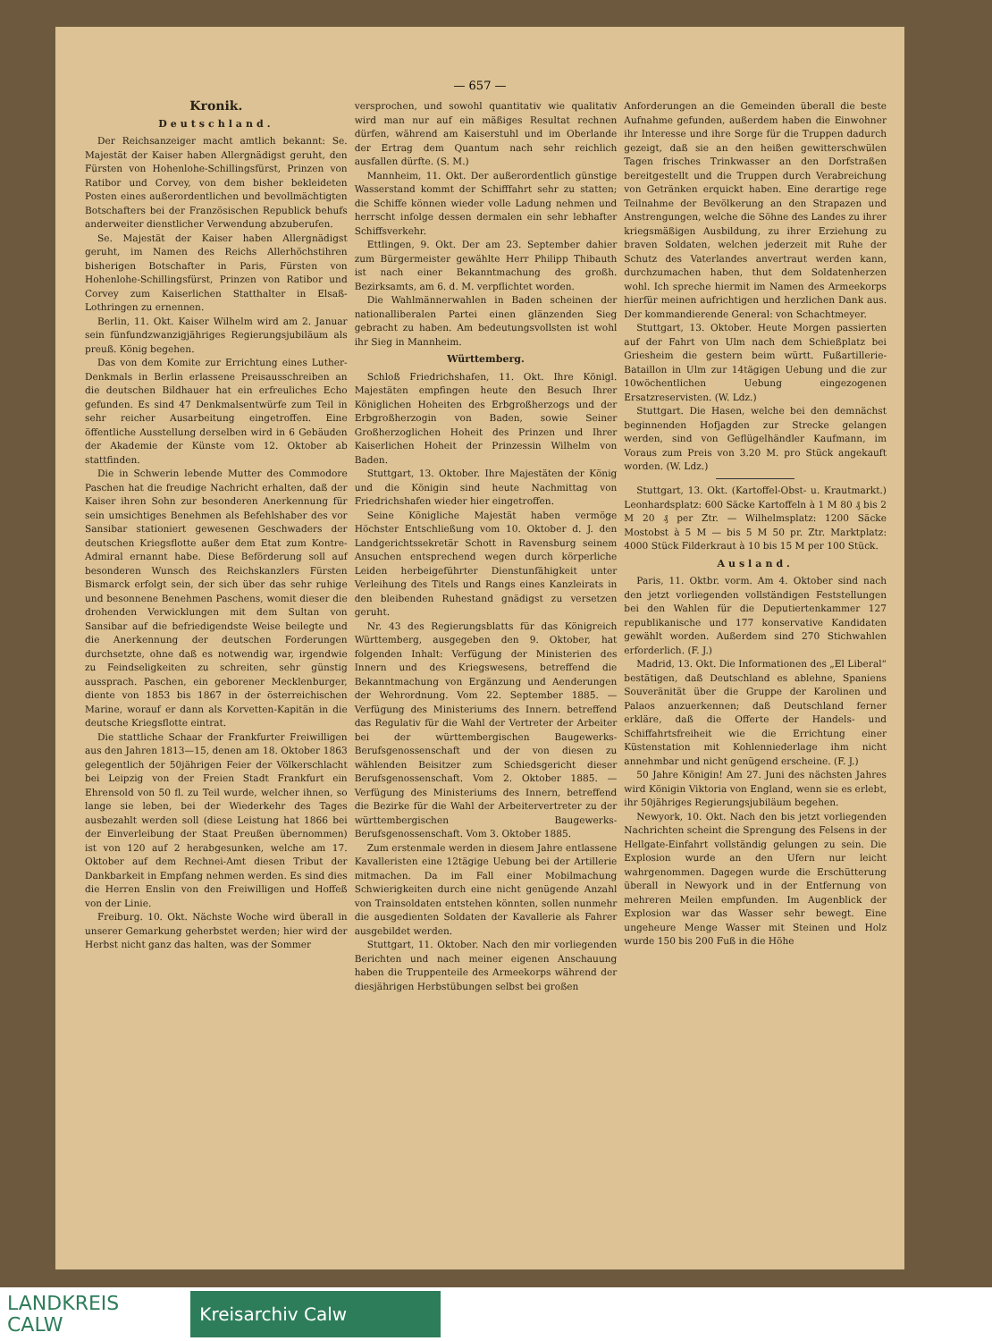— 657 —
Kronik.
Deutschland.
Der Reichsanzeiger macht amtlich bekannt: Se. Majestät der Kaiser haben Allergnädigst geruht, den Fürsten von Hohenlohe-Schillingsfürst, Prinzen von Ratibor und Corvey, von dem bisher bekleideten Posten eines außerordentlichen und bevollmächtigten Botschafters bei der Französischen Republick behufs anderweiter dienstlicher Verwendung abzuberufen.
Se. Majestät der Kaiser haben Allergnädigst geruht, im Namen des Reichs Allerhöchstihren bisherigen Botschafter in Paris, Fürsten von Hohenlohe-Schillingsfürst, Prinzen von Ratibor und Corvey zum Kaiserlichen Statthalter in Elsaß-Lothringen zu ernennen.
Berlin, 11. Okt. Kaiser Wilhelm wird am 2. Januar sein fünfundzwanzigjähriges Regierungsjubiläum als preuß. König begehen.
Das von dem Komite zur Errichtung eines Luther-Denkmals in Berlin erlassene Preisausschreiben an die deutschen Bildhauer hat ein erfreuliches Echo gefunden. Es sind 47 Denkmalsentwürfe zum Teil in sehr reicher Ausarbeitung eingetroffen. Eine öffentliche Ausstellung derselben wird in 6 Gebäuden der Akademie der Künste vom 12. Oktober ab stattfinden.
Die in Schwerin lebende Mutter des Commodore Paschen hat die freudige Nachricht erhalten, daß der Kaiser ihren Sohn zur besonderen Anerkennung für sein umsichtiges Benehmen als Befehlshaber des vor Sansibar stationiert gewesenen Geschwaders der deutschen Kriegsflotte außer dem Etat zum Kontre-Admiral ernannt habe. Diese Beförderung soll auf besonderen Wunsch des Reichskanzlers Fürsten Bismarck erfolgt sein, der sich über das sehr ruhige und besonnene Benehmen Paschens, womit dieser die drohenden Verwicklungen mit dem Sultan von Sansibar auf die befriedigendste Weise beilegte und die Anerkennung der deutschen Forderungen durchsetzte, ohne daß es notwendig war, irgendwie zu Feindseligkeiten zu schreiten, sehr günstig aussprach. Paschen, ein geborener Mecklenburger, diente von 1853 bis 1867 in der österreichischen Marine, worauf er dann als Korvetten-Kapitän in die deutsche Kriegsflotte eintrat.
Die stattliche Schaar der Frankfurter Freiwilligen aus den Jahren 1813—15, denen am 18. Oktober 1863 gelegentlich der 50jährigen Feier der Völkerschlacht bei Leipzig von der Freien Stadt Frankfurt ein Ehrensold von 50 fl. zu Teil wurde, welcher ihnen, so lange sie leben, bei der Wiederkehr des Tages ausbezahlt werden soll (diese Leistung hat 1866 bei der Einverleibung der Staat Preußen übernommen) ist von 120 auf 2 herabgesunken, welche am 17. Oktober auf dem Rechnei-Amt diesen Tribut der Dankbarkeit in Empfang nehmen werden. Es sind dies die Herren Enslin von den Freiwilligen und Hoffeß von der Linie.
Freiburg. 10. Okt. Nächste Woche wird überall in unserer Gemarkung geherbstet werden; hier wird der Herbst nicht ganz das halten, was der Sommer
versprochen, und sowohl quantitativ wie qualitativ wird man nur auf ein mäßiges Resultat rechnen dürfen, während am Kaiserstuhl und im Oberlande der Ertrag dem Quantum nach sehr reichlich ausfallen dürfte. (S. M.)
Mannheim, 11. Okt. Der außerordentlich günstige Wasserstand kommt der Schifffahrt sehr zu statten; die Schiffe können wieder volle Ladung nehmen und herrscht infolge dessen dermalen ein sehr lebhafter Schiffsverkehr.
Ettlingen, 9. Okt. Der am 23. September dahier zum Bürgermeister gewählte Herr Philipp Thibauth ist nach einer Bekanntmachung des großh. Bezirksamts, am 6. d. M. verpflichtet worden.
Die Wahlmännerwahlen in Baden scheinen der nationalliberalen Partei einen glänzenden Sieg gebracht zu haben. Am bedeutungsvollsten ist wohl ihr Sieg in Mannheim.
Württemberg.
Schloß Friedrichshafen, 11. Okt. Ihre Königl. Majestäten empfingen heute den Besuch Ihrer Königlichen Hoheiten des Erbgroßherzogs und der Erbgroßherzogin von Baden, sowie Seiner Großherzoglichen Hoheit des Prinzen und Ihrer Kaiserlichen Hoheit der Prinzessin Wilhelm von Baden.
Stuttgart, 13. Oktober. Ihre Majestäten der König und die Königin sind heute Nachmittag von Friedrichshafen wieder hier eingetroffen.
Seine Königliche Majestät haben vermöge Höchster Entschließung vom 10. Oktober d. J. den Landgerichtssekretär Schott in Ravensburg seinem Ansuchen entsprechend wegen durch körperliche Leiden herbeigeführter Dienstunfähigkeit unter Verleihung des Titels und Rangs eines Kanzleirats in den bleibenden Ruhestand gnädigst zu versetzen geruht.
Nr. 43 des Regierungsblatts für das Königreich Württemberg, ausgegeben den 9. Oktober, hat folgenden Inhalt: Verfügung der Ministerien des Innern und des Kriegswesens, betreffend die Bekanntmachung von Ergänzung und Aenderungen der Wehrordnung. Vom 22. September 1885. — Verfügung des Ministeriums des Innern. betreffend das Regulativ für die Wahl der Vertreter der Arbeiter bei der württembergischen Baugewerks-Berufsgenossenschaft und der von diesen zu wählenden Beisitzer zum Schiedsgericht dieser Berufsgenossenschaft. Vom 2. Oktober 1885. — Verfügung des Ministeriums des Innern, betreffend die Bezirke für die Wahl der Arbeitervertreter zu der württembergischen Baugewerks-Berufsgenossenschaft. Vom 3. Oktober 1885.
Zum erstenmale werden in diesem Jahre entlassene Kavalleristen eine 12tägige Uebung bei der Artillerie mitmachen. Da im Fall einer Mobilmachung Schwierigkeiten durch eine nicht genügende Anzahl von Trainsoldaten entstehen könnten, sollen nunmehr die ausgedienten Soldaten der Kavallerie als Fahrer ausgebildet werden.
Stuttgart, 11. Oktober. Nach den mir vorliegenden Berichten und nach meiner eigenen Anschauung haben die Truppenteile des Armeekorps während der diesjährigen Herbstübungen selbst bei großen
Anforderungen an die Gemeinden überall die beste Aufnahme gefunden, außerdem haben die Einwohner ihr Interesse und ihre Sorge für die Truppen dadurch gezeigt, daß sie an den heißen gewitterschwülen Tagen frisches Trinkwasser an den Dorfstraßen bereitgestellt und die Truppen durch Verabreichung von Getränken erquickt haben. Eine derartige rege Teilnahme der Bevölkerung an den Strapazen und Anstrengungen, welche die Söhne des Landes zu ihrer kriegsmäßigen Ausbildung, zu ihrer Erziehung zu braven Soldaten, welchen jederzeit mit Ruhe der Schutz des Vaterlandes anvertraut werden kann, durchzumachen haben, thut dem Soldatenherzen wohl. Ich spreche hiermit im Namen des Armeekorps hierfür meinen aufrichtigen und herzlichen Dank aus. Der kommandierende General: von Schachtmeyer.
Stuttgart, 13. Oktober. Heute Morgen passierten auf der Fahrt von Ulm nach dem Schießplatz bei Griesheim die gestern beim württ. Fußartillerie-Bataillon in Ulm zur 14tägigen Uebung und die zur 10wöchentlichen Uebung eingezogenen Ersatzreservisten. (W. Ldz.)
Stuttgart. Die Hasen, welche bei den demnächst beginnenden Hofjagden zur Strecke gelangen werden, sind von Geflügelhändler Kaufmann, im Voraus zum Preis von 3.20 M. pro Stück angekauft worden. (W. Ldz.)
Stuttgart, 13. Okt. (Kartoffel-Obst- u. Krautmarkt.) Leonhardsplatz: 600 Säcke Kartoffeln à 1 M 80 ₰ bis 2 M 20 ₰ per Ztr. — Wilhelmsplatz: 1200 Säcke Mostobst à 5 M — bis 5 M 50 pr. Ztr. Marktplatz: 4000 Stück Filderkraut à 10 bis 15 M per 100 Stück.
Ausland.
Paris, 11. Oktbr. vorm. Am 4. Oktober sind nach den jetzt vorliegenden vollständigen Feststellungen bei den Wahlen für die Deputiertenkammer 127 republikanische und 177 konservative Kandidaten gewählt worden. Außerdem sind 270 Stichwahlen erforderlich. (F. J.)
Madrid, 13. Okt. Die Informationen des „El Liberal“ bestätigen, daß Deutschland es ablehne, Spaniens Souveränität über die Gruppe der Karolinen und Palaos anzuerkennen; daß Deutschland ferner erkläre, daß die Offerte der Handels- und Schiffahrtsfreiheit wie die Errichtung einer Küstenstation mit Kohlenniederlage ihm nicht annehmbar und nicht genügend erscheine. (F. J.)
50 Jahre Königin! Am 27. Juni des nächsten Jahres wird Königin Viktoria von England, wenn sie es erlebt, ihr 50jähriges Regierungsjubiläum begehen.
Newyork, 10. Okt. Nach den bis jetzt vorliegenden Nachrichten scheint die Sprengung des Felsens in der Hellgate-Einfahrt vollständig gelungen zu sein. Die Explosion wurde an den Ufern nur leicht wahrgenommen. Dagegen wurde die Erschütterung überall in Newyork und in der Entfernung von mehreren Meilen empfunden. Im Augenblick der Explosion war das Wasser sehr bewegt. Eine ungeheure Menge Wasser mit Steinen und Holz wurde 150 bis 200 Fuß in die Höhe
LANDKREIS
CALW
Kreisarchiv Calw